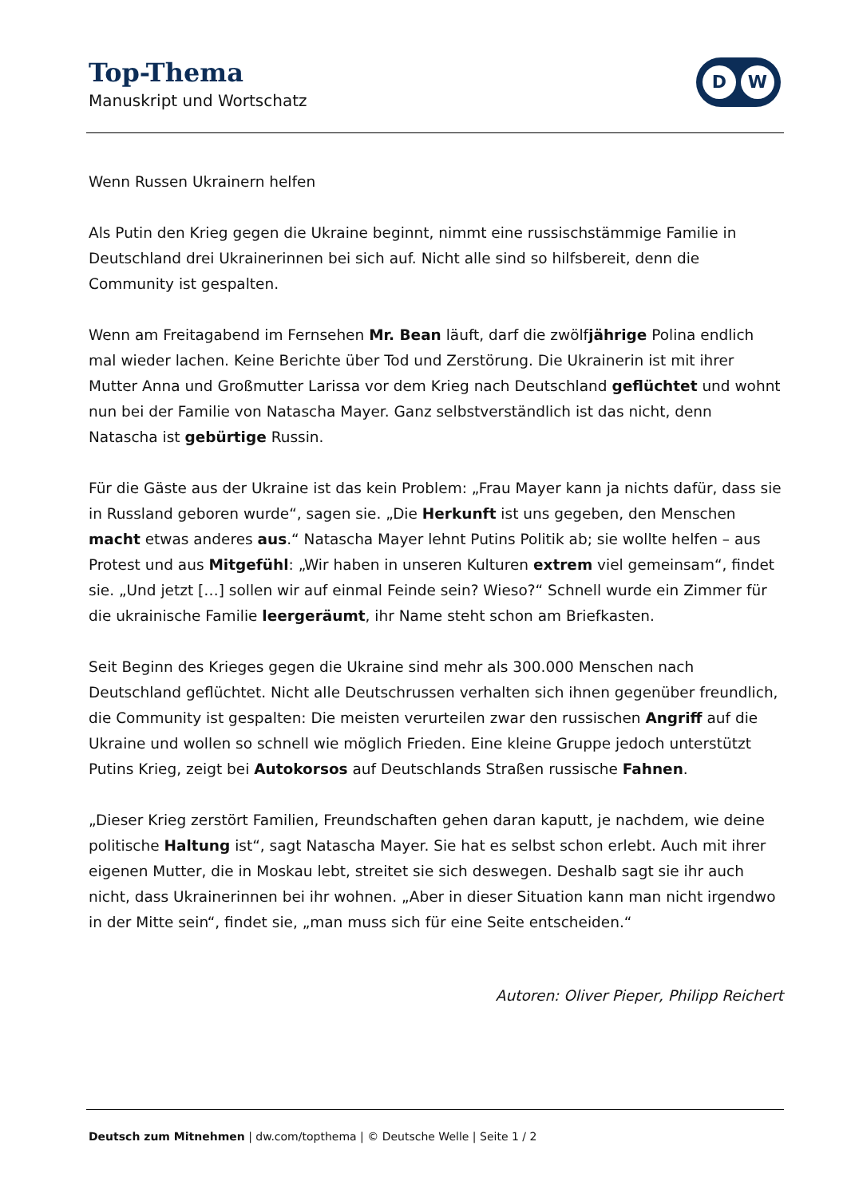Top-Thema
Manuskript und Wortschatz
D W
Wenn Russen Ukrainern helfen
Als Putin den Krieg gegen die Ukraine beginnt, nimmt eine russischstämmige Familie in Deutschland drei Ukrainerinnen bei sich auf. Nicht alle sind so hilfsbereit, denn die Community ist gespalten.
Wenn am Freitagabend im Fernsehen Mr. Bean läuft, darf die zwölfjährige Polina endlich mal wieder lachen. Keine Berichte über Tod und Zerstörung. Die Ukrainerin ist mit ihrer Mutter Anna und Großmutter Larissa vor dem Krieg nach Deutschland geflüchtet und wohnt nun bei der Familie von Natascha Mayer. Ganz selbstverständlich ist das nicht, denn Natascha ist gebürtige Russin.
Für die Gäste aus der Ukraine ist das kein Problem: „Frau Mayer kann ja nichts dafür, dass sie in Russland geboren wurde“, sagen sie. „Die Herkunft ist uns gegeben, den Menschen macht etwas anderes aus.“ Natascha Mayer lehnt Putins Politik ab; sie wollte helfen – aus Protest und aus Mitgefühl: „Wir haben in unseren Kulturen extrem viel gemeinsam“, findet sie. „Und jetzt […] sollen wir auf einmal Feinde sein? Wieso?“ Schnell wurde ein Zimmer für die ukrainische Familie leergeräumt, ihr Name steht schon am Briefkasten.
Seit Beginn des Krieges gegen die Ukraine sind mehr als 300.000 Menschen nach Deutschland geflüchtet. Nicht alle Deutschrussen verhalten sich ihnen gegenüber freundlich, die Community ist gespalten: Die meisten verurteilen zwar den russischen Angriff auf die Ukraine und wollen so schnell wie möglich Frieden. Eine kleine Gruppe jedoch unterstützt Putins Krieg, zeigt bei Autokorsos auf Deutschlands Straßen russische Fahnen.
„Dieser Krieg zerstört Familien, Freundschaften gehen daran kaputt, je nachdem, wie deine politische Haltung ist“, sagt Natascha Mayer. Sie hat es selbst schon erlebt. Auch mit ihrer eigenen Mutter, die in Moskau lebt, streitet sie sich deswegen. Deshalb sagt sie ihr auch nicht, dass Ukrainerinnen bei ihr wohnen. „Aber in dieser Situation kann man nicht irgendwo in der Mitte sein“, findet sie, „man muss sich für eine Seite entscheiden.“
Autoren: Oliver Pieper, Philipp Reichert
Deutsch zum Mitnehmen | dw.com/topthema | © Deutsche Welle | Seite 1 / 2